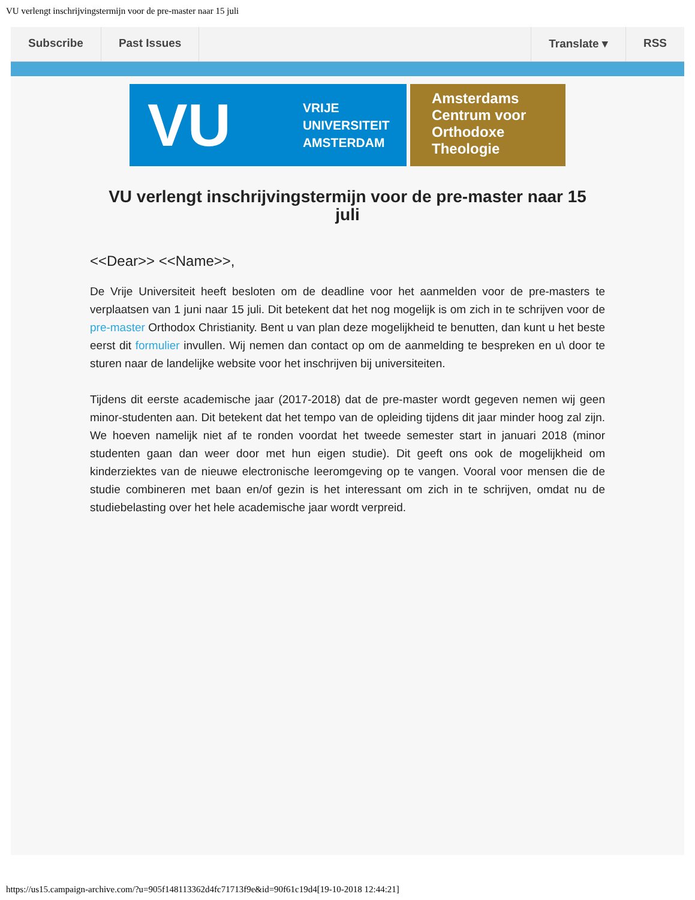VU verlengt inschrijvingstermijn voor de pre-master naar 15 juli
Subscribe Past Issues Translate ▾ RSS
VU VRIJE
UNIVERSITEIT
AMSTERDAM
Amsterdams
Centrum voor
Orthodoxe
Theologie
VU verlengt inschrijvingstermijn voor de pre-master naar 15 juli
<<Dear>> <<Name>>,
De Vrije Universiteit heeft besloten om de deadline voor het aanmelden voor de pre-masters te verplaatsen van 1 juni naar 15 juli. Dit betekent dat het nog mogelijk is om zich in te schrijven voor de pre-master Orthodox Christianity. Bent u van plan deze mogelijkheid te benutten, dan kunt u het beste eerst dit formulier invullen. Wij nemen dan contact op om de aanmelding te bespreken en u\ door te sturen naar de landelijke website voor het inschrijven bij universiteiten.
Tijdens dit eerste academische jaar (2017-2018) dat de pre-master wordt gegeven nemen wij geen minor-studenten aan. Dit betekent dat het tempo van de opleiding tijdens dit jaar minder hoog zal zijn. We hoeven namelijk niet af te ronden voordat het tweede semester start in januari 2018 (minor studenten gaan dan weer door met hun eigen studie). Dit geeft ons ook de mogelijkheid om kinderziektes van de nieuwe electronische leeromgeving op te vangen. Vooral voor mensen die de studie combineren met baan en/of gezin is het interessant om zich in te schrijven, omdat nu de studiebelasting over het hele academische jaar wordt verpreid.
https://us15.campaign-archive.com/?u=905f148113362d4fc71713f9e&id=90f61c19d4[19-10-2018 12:44:21]